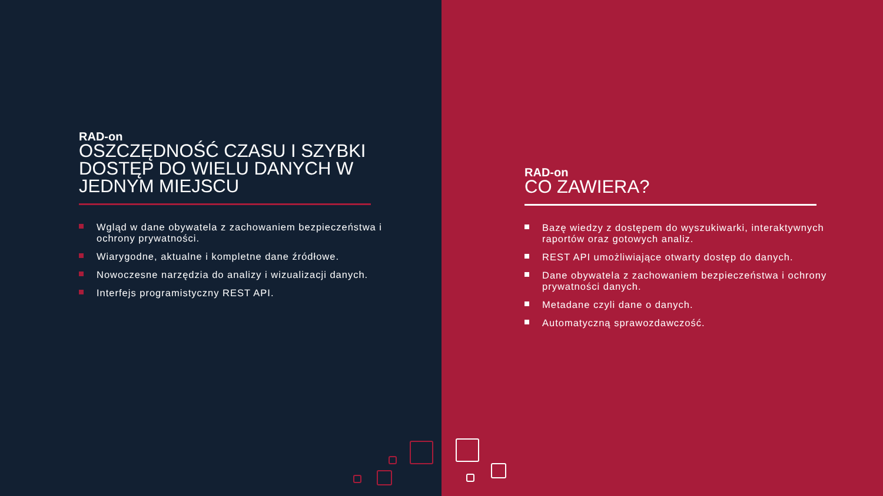RAD-on
OSZCZĘDNOŚĆ CZASU I SZYBKI DOSTĘP DO WIELU DANYCH W JEDNYM MIEJSCU
Wgląd w dane obywatela z zachowaniem bezpieczeństwa i ochrony prywatności.
Wiarygodne, aktualne i kompletne dane źródłowe.
Nowoczesne narzędzia do analizy i wizualizacji danych.
Interfejs programistyczny REST API.
RAD-on
CO ZAWIERA?
Bazę wiedzy z dostępem do wyszukiwarki, interaktywnych raportów oraz gotowych analiz.
REST API umożliwiające otwarty dostęp do danych.
Dane obywatela z zachowaniem bezpieczeństwa i ochrony prywatności danych.
Metadane czyli dane o danych.
Automatyczną sprawozdawczość.